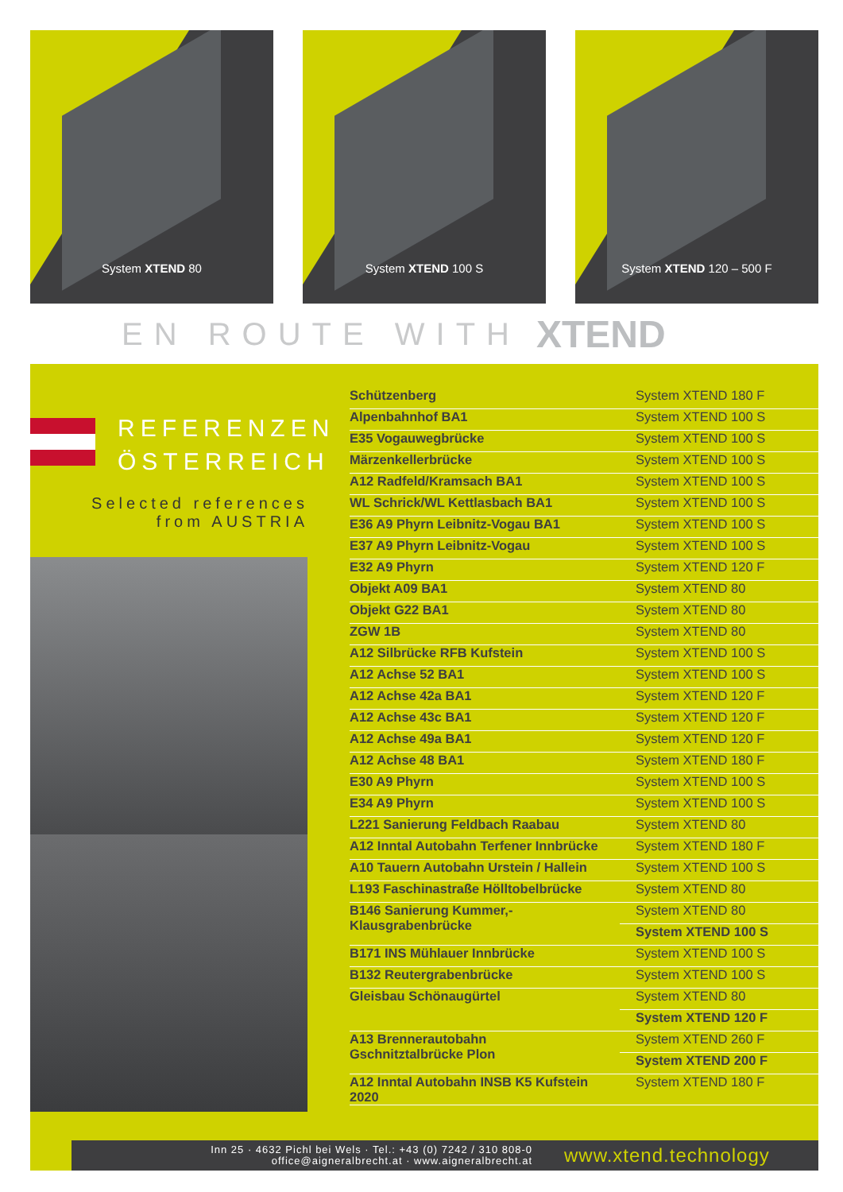System XTEND 80 System XTEND 100 S System XTEND 120 – 500 F
EN ROUTE WITH
XTEND
REFERENZEN ÖSTERREICH
Selected references
from AUSTRIA
| Schützenberg | System XTEND 180 F |
| Alpenbahnhof BA1 | System XTEND 100 S |
| E35 Vogauwegbrücke | System XTEND 100 S |
| Märzenkellerbrücke | System XTEND 100 S |
| A12 Radfeld/Kramsach BA1 | System XTEND 100 S |
| WL Schrick/WL Kettlasbach BA1 | System XTEND 100 S |
| E36 A9 Phyrn Leibnitz-Vogau BA1 | System XTEND 100 S |
| E37 A9 Phyrn Leibnitz-Vogau | System XTEND 100 S |
| E32 A9 Phyrn | System XTEND 120 F |
| Objekt A09 BA1 | System XTEND 80 |
| Objekt G22 BA1 | System XTEND 80 |
| ZGW 1B | System XTEND 80 |
| A12 Silbrücke RFB Kufstein | System XTEND 100 S |
| A12 Achse 52 BA1 | System XTEND 100 S |
| A12 Achse 42a BA1 | System XTEND 120 F |
| A12 Achse 43c BA1 | System XTEND 120 F |
| A12 Achse 49a BA1 | System XTEND 120 F |
| A12 Achse 48 BA1 | System XTEND 180 F |
| E30 A9 Phyrn | System XTEND 100 S |
| E34 A9 Phyrn | System XTEND 100 S |
| L221 Sanierung Feldbach Raabau | System XTEND 80 |
| A12 Inntal Autobahn Terfener Innbrücke | System XTEND 180 F |
| A10 Tauern Autobahn Urstein / Hallein | System XTEND 100 S |
| L193 Faschinastraße Hölltobelbrücke | System XTEND 80 |
| B146 Sanierung Kummer,- Klausgrabenbrücke | System XTEND 80 |
| | System XTEND 100 S |
| B171 INS Mühlauer Innbrücke | System XTEND 100 S |
| B132 Reutergrabenbrücke | System XTEND 100 S |
| Gleisbau Schönaugürtel | System XTEND 80 |
| | System XTEND 120 F |
| A13 Brennerautobahn Gschnitztalbrücke Plon | System XTEND 260 F |
| | System XTEND 200 F |
| A12 Inntal Autobahn INSB K5 Kufstein 2020 | System XTEND 180 F |
Inn 25 · 4632 Pichl bei Wels · Tel.: +43 (0) 7242 / 310 808-0
office@aigneralbrecht.at · www.aigneralbrecht.at
www.xtend.technology